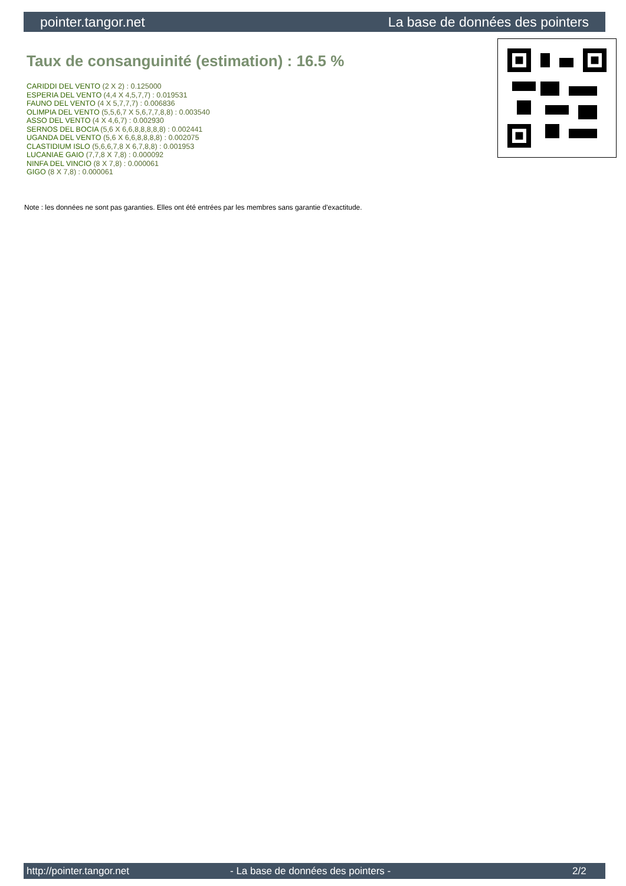pointer.tangor.net La base de données des pointers
Taux de consanguinité (estimation) : 16.5 %
CARIDDI DEL VENTO (2 X 2) : 0.125000
ESPERIA DEL VENTO (4,4 X 4,5,7,7) : 0.019531
FAUNO DEL VENTO (4 X 5,7,7,7) : 0.006836
OLIMPIA DEL VENTO (5,5,6,7 X 5,6,7,7,8,8) : 0.003540
ASSO DEL VENTO (4 X 4,6,7) : 0.002930
SERNOS DEL BOCIA (5,6 X 6,6,8,8,8,8,8) : 0.002441
UGANDA DEL VENTO (5,6 X 6,6,8,8,8,8) : 0.002075
CLASTIDIUM ISLO (5,6,6,7,8 X 6,7,8,8) : 0.001953
LUCANIAE GAIO (7,7,8 X 7,8) : 0.000092
NINFA DEL VINCIO (8 X 7,8) : 0.000061
GIGO (8 X 7,8) : 0.000061
Note : les données ne sont pas garanties. Elles ont été entrées par les membres sans garantie d'exactitude.
http://pointer.tangor.net - La base de données des pointers - 2/2